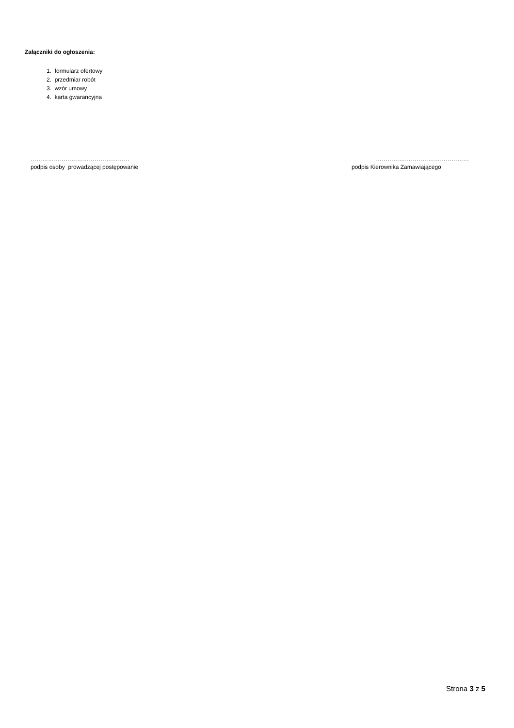Załączniki do ogłoszenia:
1. formularz ofertowy
2. przedmiar robót
3. wzór umowy
4. karta gwarancyjna
……………………………………………
podpis osoby prowadzącej postępowanie
…………………………………………
podpis Kierownika Zamawiającego
Strona 3 z 5